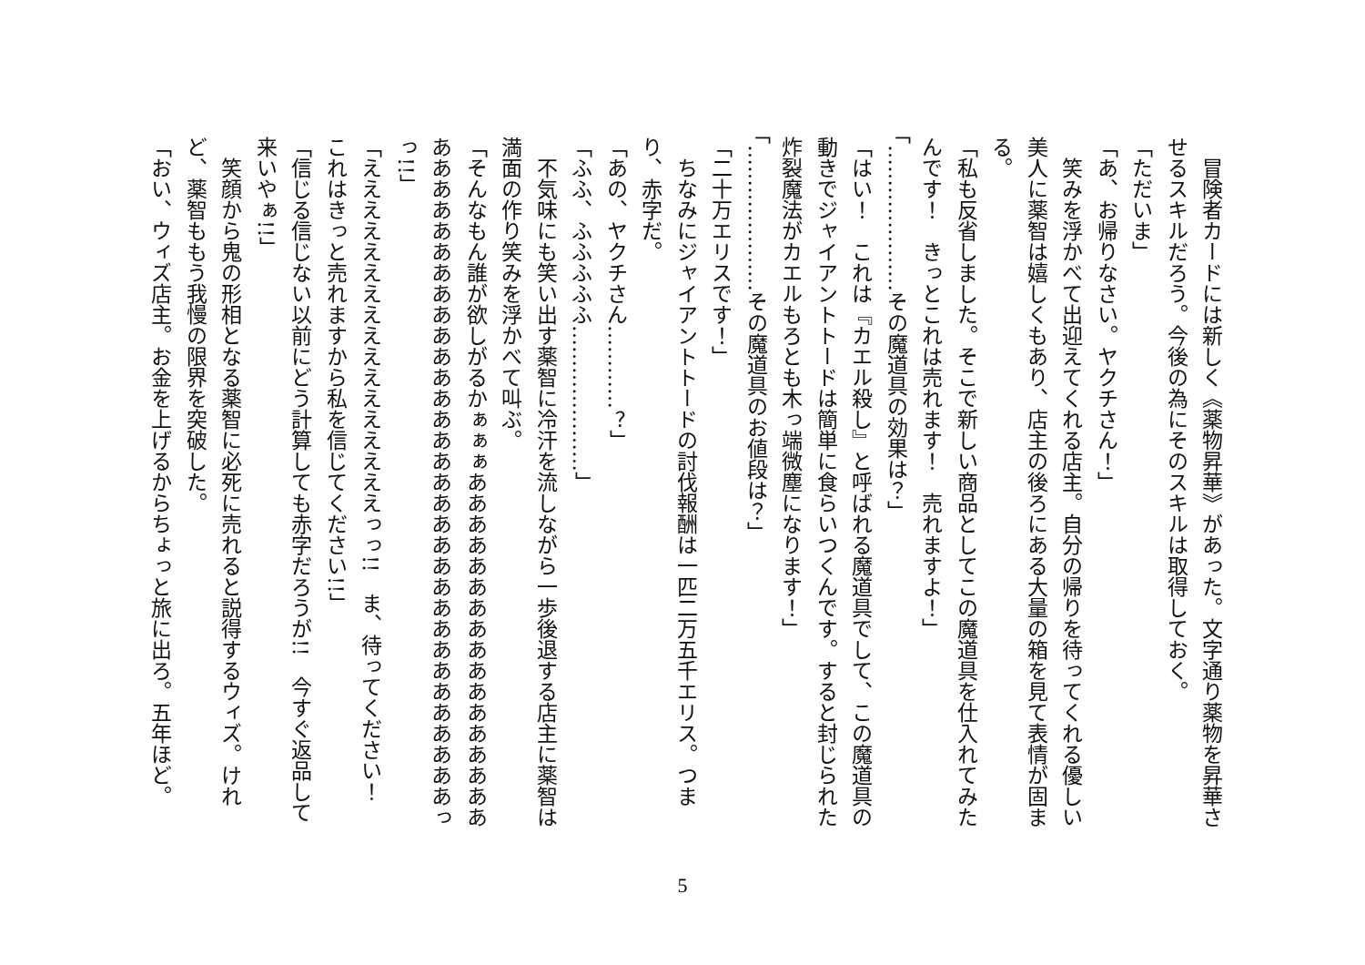冒険者カードには新しく《薬物昇華》があった。文字通り薬物を昇華させるスキルだろう。今後の為にそのスキルは取得しておく。
「ただいま」
「あ、お帰りなさい。ヤクチさん！」
　笑みを浮かべて出迎えてくれる店主。自分の帰りを待ってくれる優しい美人に薬智は嬉しくもあり、店主の後ろにある大量の箱を見て表情が固まる。
「私も反省しました。そこで新しい商品としてこの魔道具を仕入れてみたんです！　きっとこれは売れます！　売れますよ！」
「…………………その魔道具の効果は？」
「はい！　これは『カエル殺し』と呼ばれる魔道具でして、この魔道具の動きでジャイアントトードは簡単に食らいつくんです。すると封じられた炸裂魔法がカエルもろとも木っ端微塵になります！」
「…………………その魔道具のお値段は？」
「二十万エリスです！」
　ちなみにジャイアントトードの討伐報酬は一匹二万五千エリス。つまり、赤字だ。
「あの、ヤクチさん…………？」
「ふふ、ふふふふふ…………………」
　不気味にも笑い出す薬智に冷汗を流しながら一歩後退する店主に薬智は満面の作り笑みを浮かべて叫ぶ。
「そんなもん誰が欲しがるかぁぁぁあああああああああああああああああああああああああああああああああああああああああああああああああっっ!!」
「えええええええええええええええええっっ!!　ま、待ってください！　これはきっと売れますから私を信じてください!!」
「信じる信じない以前にどう計算しても赤字だろうが!!　今すぐ返品して来いやぁ!!」
　笑顔から鬼の形相となる薬智に必死に売れると説得するウィズ。けれど、薬智ももう我慢の限界を突破した。
「おい、ウィズ店主。お金を上げるからちょっと旅に出ろ。五年ほど。
5